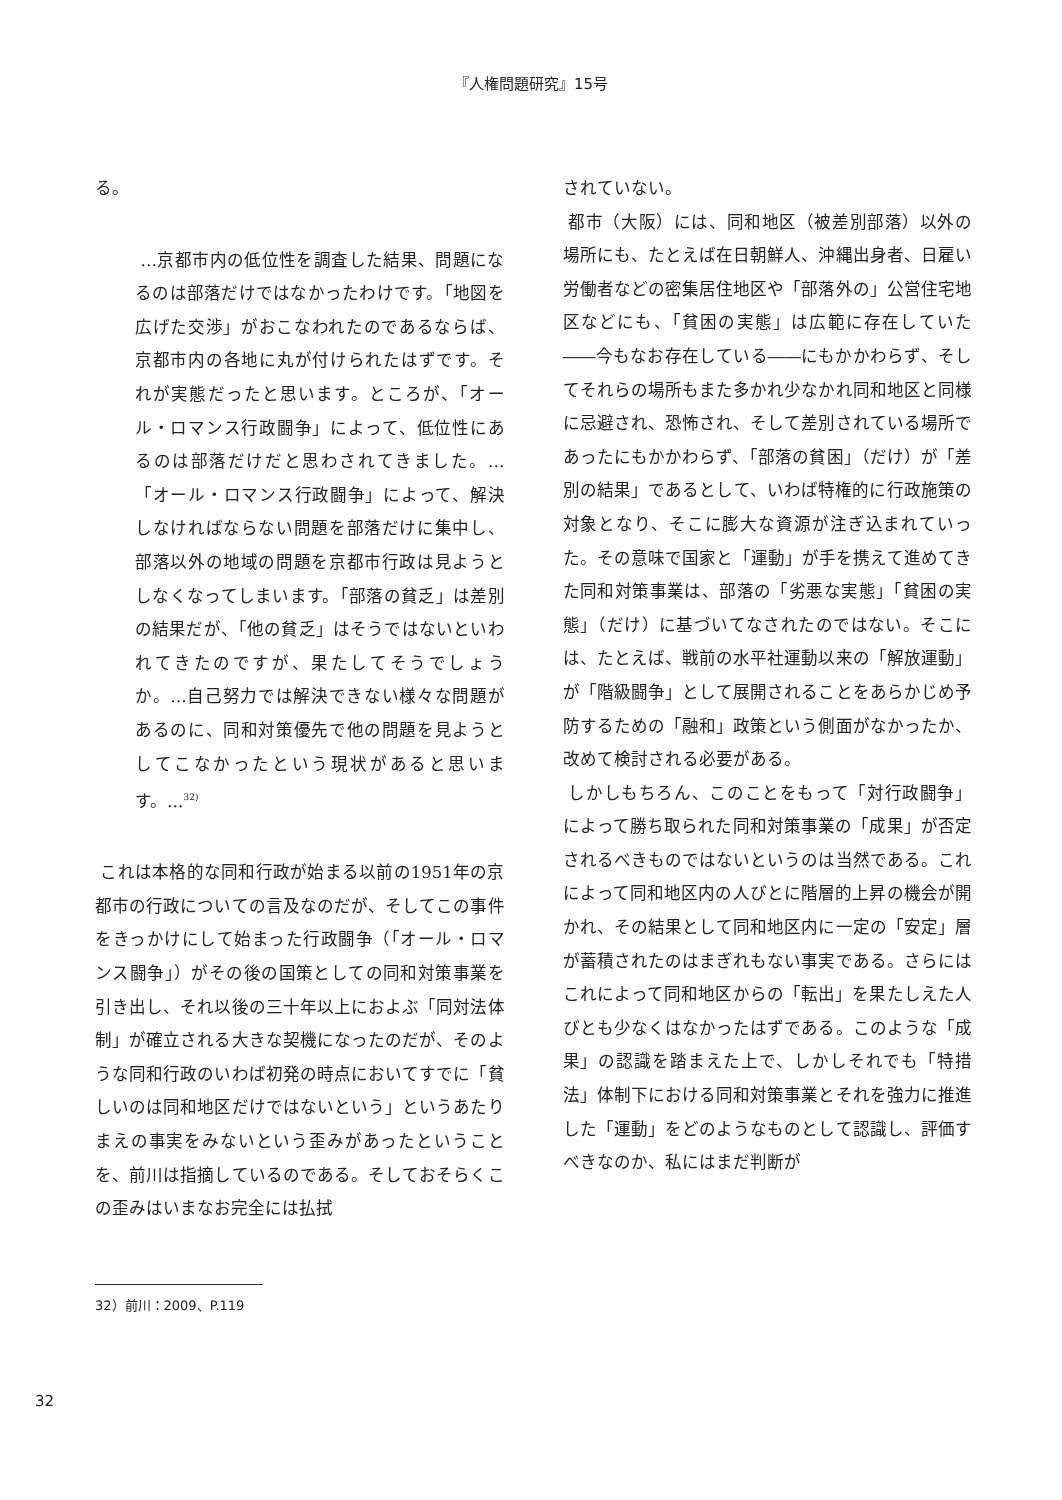『人権問題研究』15号
る。
…京都市内の低位性を調査した結果、問題になるのは部落だけではなかったわけです。「地図を広げた交渉」がおこなわれたのであるならば、京都市内の各地に丸が付けられたはずです。それが実態だったと思います。ところが、「オール・ロマンス行政闘争」によって、低位性にあるのは部落だけだと思わされてきました。…「オール・ロマンス行政闘争」によって、解決しなければならない問題を部落だけに集中し、部落以外の地域の問題を京都市行政は見ようとしなくなってしまいます。「部落の貧乏」は差別の結果だが、「他の貧乏」はそうではないといわれてきたのですが、果たしてそうでしょうか。…自己努力では解決できない様々な問題があるのに、同和対策優先で他の問題を見ようとしてこなかったという現状があると思います。…<sup>32)</sup>
これは本格的な同和行政が始まる以前の1951年の京都市の行政についての言及なのだが、そしてこの事件をきっかけにして始まった行政闘争（「オール・ロマンス闘争」）がその後の国策としての同和対策事業を引き出し、それ以後の三十年以上におよぶ「同対法体制」が確立される大きな契機になったのだが、そのような同和行政のいわば初発の時点においてすでに「貧しいのは同和地区だけではないという」というあたりまえの事実をみないという歪みがあったということを、前川は指摘しているのである。そしておそらくこの歪みはいまなお完全には払拭
されていない。
都市（大阪）には、同和地区（被差別部落）以外の場所にも、たとえば在日朝鮮人、沖縄出身者、日雇い労働者などの密集居住地区や「部落外の」公営住宅地区などにも、「貧困の実態」は広範に存在していた――今もなお存在している――にもかかわらず、そしてそれらの場所もまた多かれ少なかれ同和地区と同様に忌避され、恐怖され、そして差別されている場所であったにもかかわらず、「部落の貧困」（だけ）が「差別の結果」であるとして、いわば特権的に行政施策の対象となり、そこに膨大な資源が注ぎ込まれていった。その意味で国家と「運動」が手を携えて進めてきた同和対策事業は、部落の「劣悪な実態」「貧困の実態」（だけ）に基づいてなされたのではない。そこには、たとえば、戦前の水平社運動以来の「解放運動」が「階級闘争」として展開されることをあらかじめ予防するための「融和」政策という側面がなかったか、改めて検討される必要がある。
しかしもちろん、このことをもって「対行政闘争」によって勝ち取られた同和対策事業の「成果」が否定されるべきものではないというのは当然である。これによって同和地区内の人びとに階層的上昇の機会が開かれ、その結果として同和地区内に一定の「安定」層が蓄積されたのはまぎれもない事実である。さらにはこれによって同和地区からの「転出」を果たしえた人びとも少なくはなかったはずである。このような「成果」の認識を踏まえた上で、しかしそれでも「特措法」体制下における同和対策事業とそれを強力に推進した「運動」をどのようなものとして認識し、評価すべきなのか、私にはまだ判断が
32）前川：2009、P.119
32